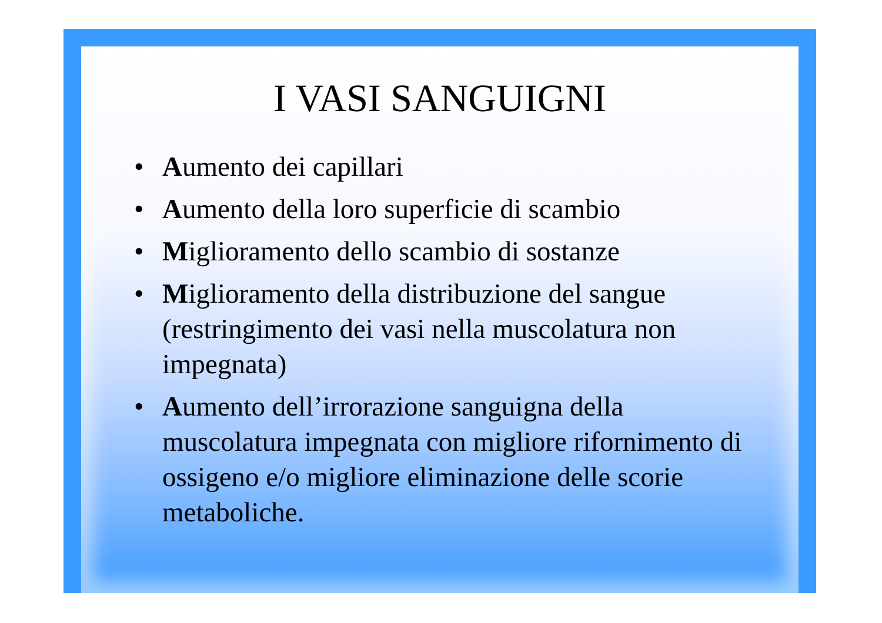I VASI SANGUIGNI
• Aumento dei capillari
• Aumento della loro superficie di scambio
• Miglioramento dello scambio di sostanze
• Miglioramento della distribuzione del sangue (restringimento dei vasi nella muscolatura non impegnata)
• Aumento dell’irrorazione sanguigna della muscolatura impegnata con migliore rifornimento di ossigeno e/o migliore eliminazione delle scorie metaboliche.